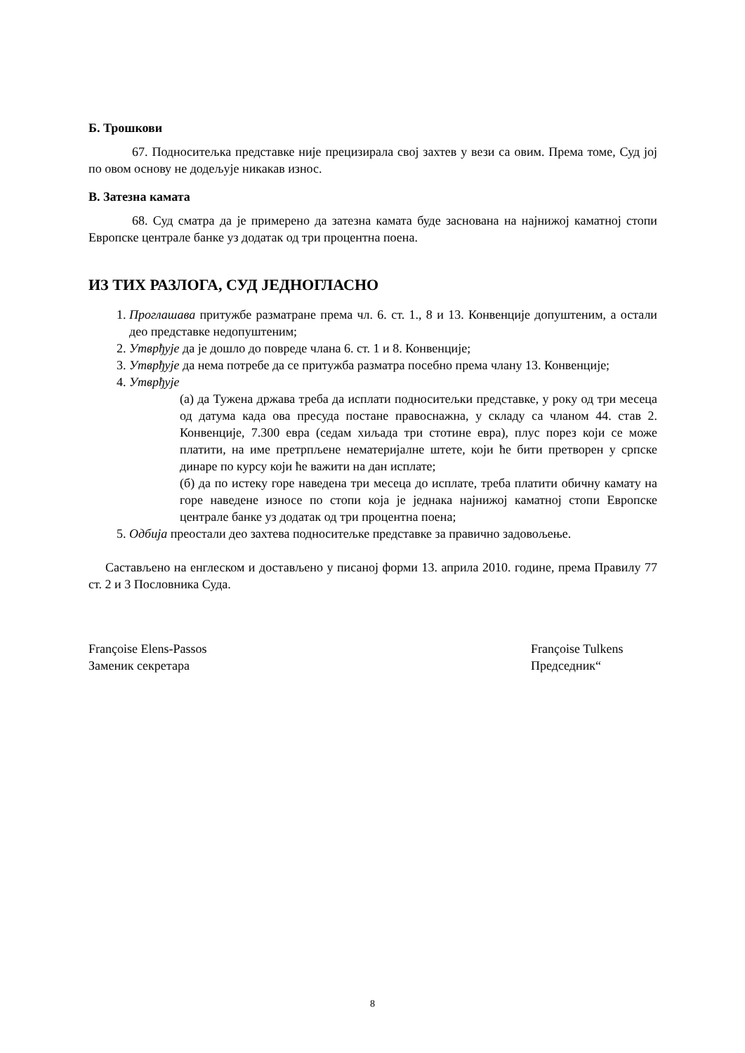Б. Трошкови
67. Подноситељка представке није прецизирала свој захтев у вези са овим. Према томе, Суд јој по овом основу не додељује никакав износ.
В. Затезна камата
68. Суд сматра да је примерено да затезна камата буде заснована на најнижој каматној стопи Европске централе банке уз додатак од три процентна поена.
ИЗ ТИХ РАЗЛОГА, СУД ЈЕДНОГЛАСНО
1. Проглашава притужбе разматране према чл. 6. ст. 1., 8 и 13. Конвенције допуштеним, а остали део представке недопуштеним;
2. Утврђује да је дошло до повреде члана 6. ст. 1 и 8. Конвенције;
3. Утврђује да нема потребе да се притужба разматра посебно према члану 13. Конвенције;
4. Утврђује
(а) да Тужена држава треба да исплати подноситељки представке, у року од три месеца од датума када ова пресуда постане правоснажна, у складу са чланом 44. став 2. Конвенције, 7.300 евра (седам хиљада три стотине евра), плус порез који се може платити, на име претрпљене нематеријалне штете, који ће бити претворен у српске динаре по курсу који ће важити на дан исплате;
(б) да по истеку горе наведена три месеца до исплате, треба платити обичну камату на горе наведене износе по стопи која је једнака најнижој каматној стопи Европске централе банке уз додатак од три процентна поена;
5. Одбија преостали део захтева подноситељке представке за правично задовољење.
Састављено на енглеском и достављено у писаној форми 13. априла 2010. године, према Правилу 77 ст. 2 и 3 Пословника Суда.
Françoise Elens-Passos
Заменик секретара
Françoise Tulkens
Председник“
8